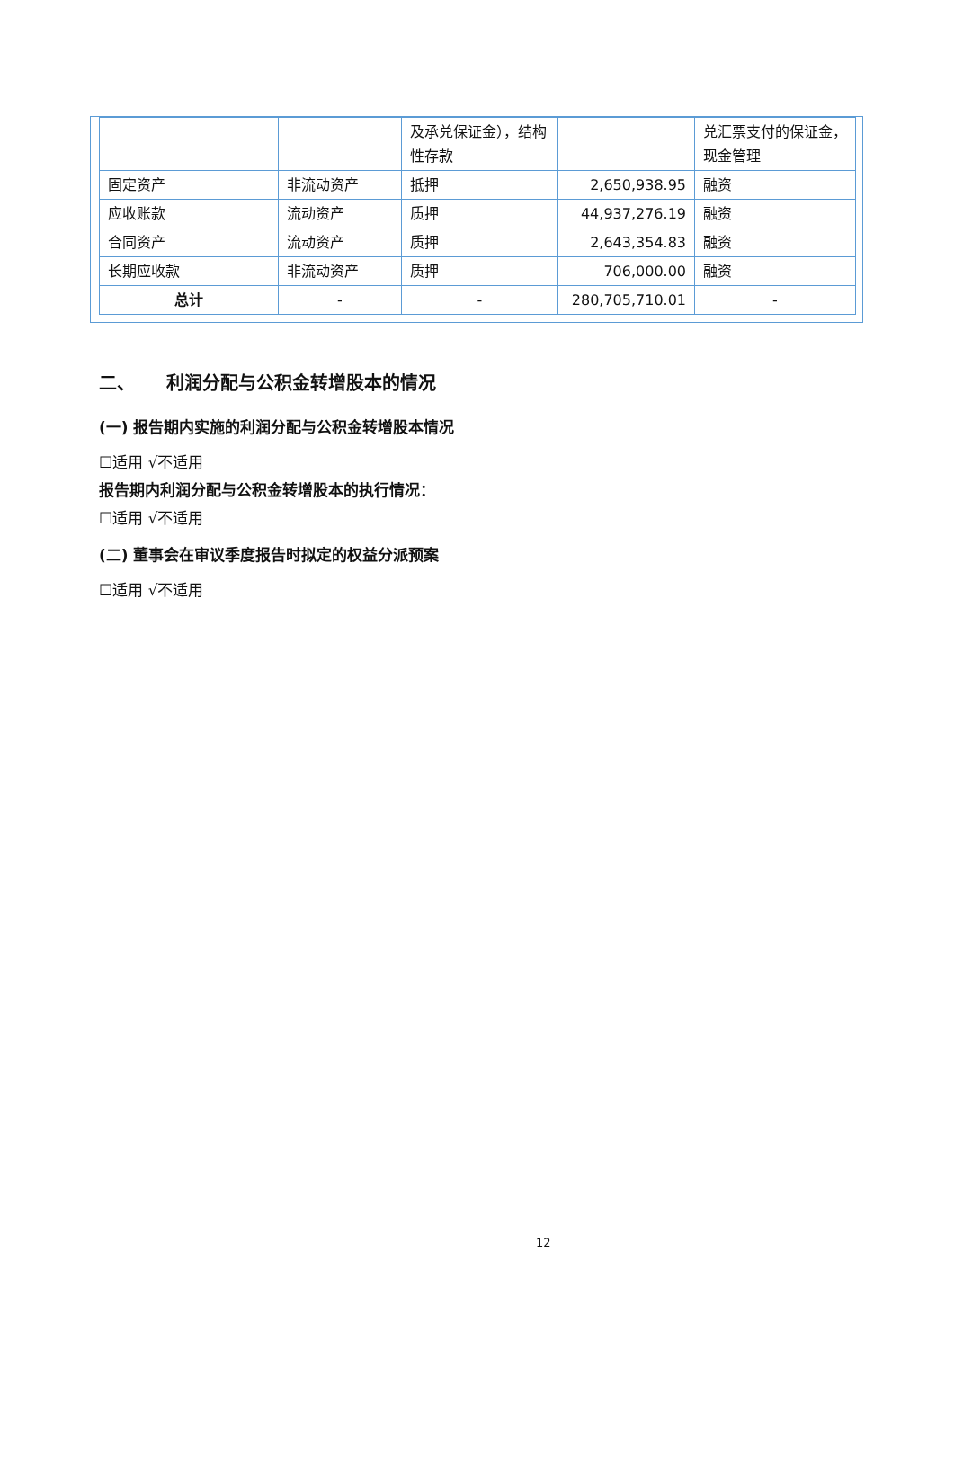| | | 及承兑保证金），结构性存款 | | 兑汇票支付的保证金，现金管理 |
| 固定资产 | 非流动资产 | 抵押 | 2,650,938.95 | 融资 |
| 应收账款 | 流动资产 | 质押 | 44,937,276.19 | 融资 |
| 合同资产 | 流动资产 | 质押 | 2,643,354.83 | 融资 |
| 长期应收款 | 非流动资产 | 质押 | 706,000.00 | 融资 |
| 总计 | - | - | 280,705,710.01 | - |
二、 利润分配与公积金转增股本的情况
(一) 报告期内实施的利润分配与公积金转增股本情况
☐适用 √不适用
报告期内利润分配与公积金转增股本的执行情况：
☐适用 √不适用
(二) 董事会在审议季度报告时拟定的权益分派预案
☐适用 √不适用
12